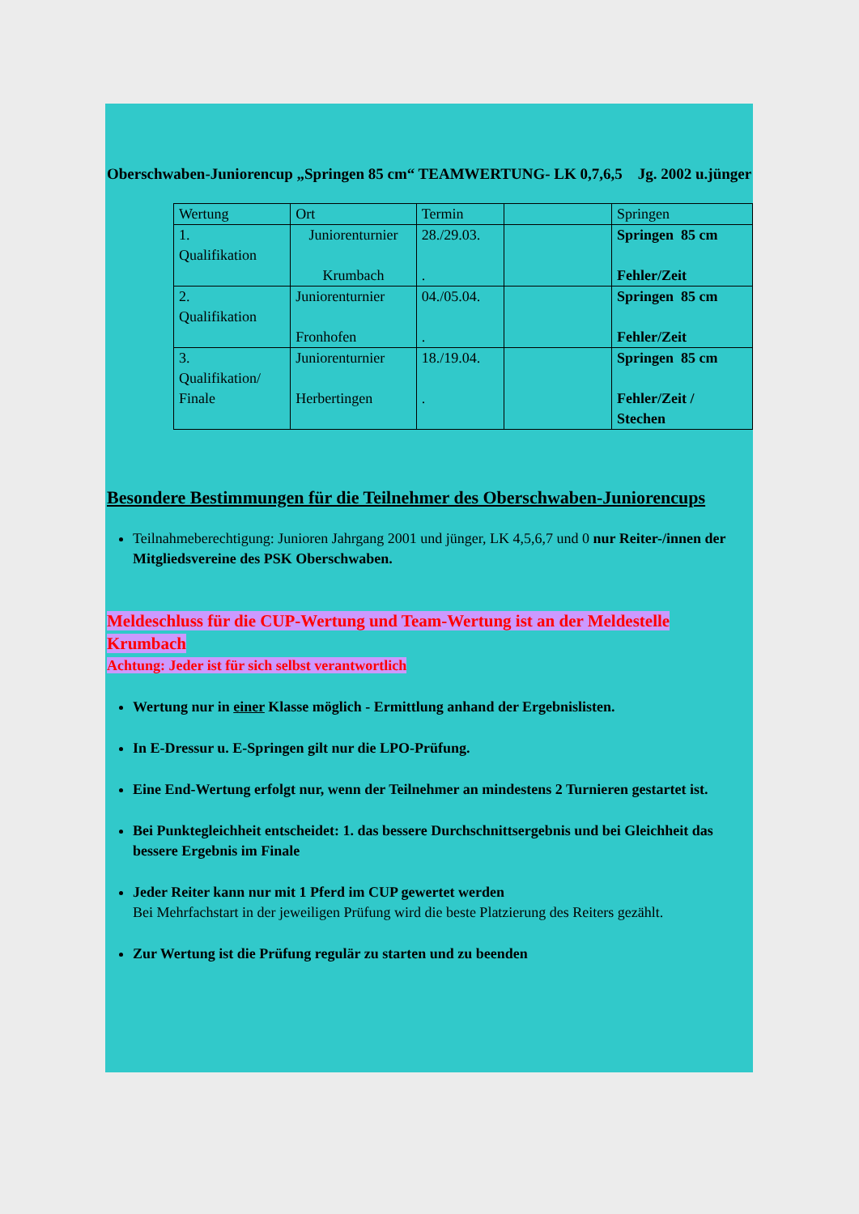Oberschwaben-Juniorencup „Springen 85 cm“ TEAMWERTUNG- LK 0,7,6,5 Jg. 2002 u.jünger
| Wertung | Ort | Termin | | Springen |
| 1. Qualifikation | Juniorenturnier Krumbach | 28./29.03. . | | Springen 85 cm Fehler/Zeit |
| 2. Qualifikation | Juniorenturnier Fronhofen | 04./05.04. . | | Springen 85 cm Fehler/Zeit |
| 3. Qualifikation/ Finale | Juniorenturnier Herbertingen | 18./19.04. . | | Springen 85 cm Fehler/Zeit / Stechen |
Besondere Bestimmungen für die Teilnehmer des Oberschwaben-Juniorencups
Teilnahmeberechtigung: Junioren Jahrgang 2001 und jünger, LK 4,5,6,7 und 0 nur Reiter-/innen der Mitgliedsvereine des PSK Oberschwaben.
Meldeschluss für die CUP-Wertung und Team-Wertung ist an der Meldestelle Krumbach
Achtung: Jeder ist für sich selbst verantwortlich
Wertung nur in einer Klasse möglich - Ermittlung anhand der Ergebnislisten.
In E-Dressur u. E-Springen gilt nur die LPO-Prüfung.
Eine End-Wertung erfolgt nur, wenn der Teilnehmer an mindestens 2 Turnieren gestartet ist.
Bei Punktegleichheit entscheidet: 1. das bessere Durchschnittsergebnis und bei Gleichheit das bessere Ergebnis im Finale
Jeder Reiter kann nur mit 1 Pferd im CUP gewertet werden
Bei Mehrfachstart in der jeweiligen Prüfung wird die beste Platzierung des Reiters gezählt.
Zur Wertung ist die Prüfung regulär zu starten und zu beenden